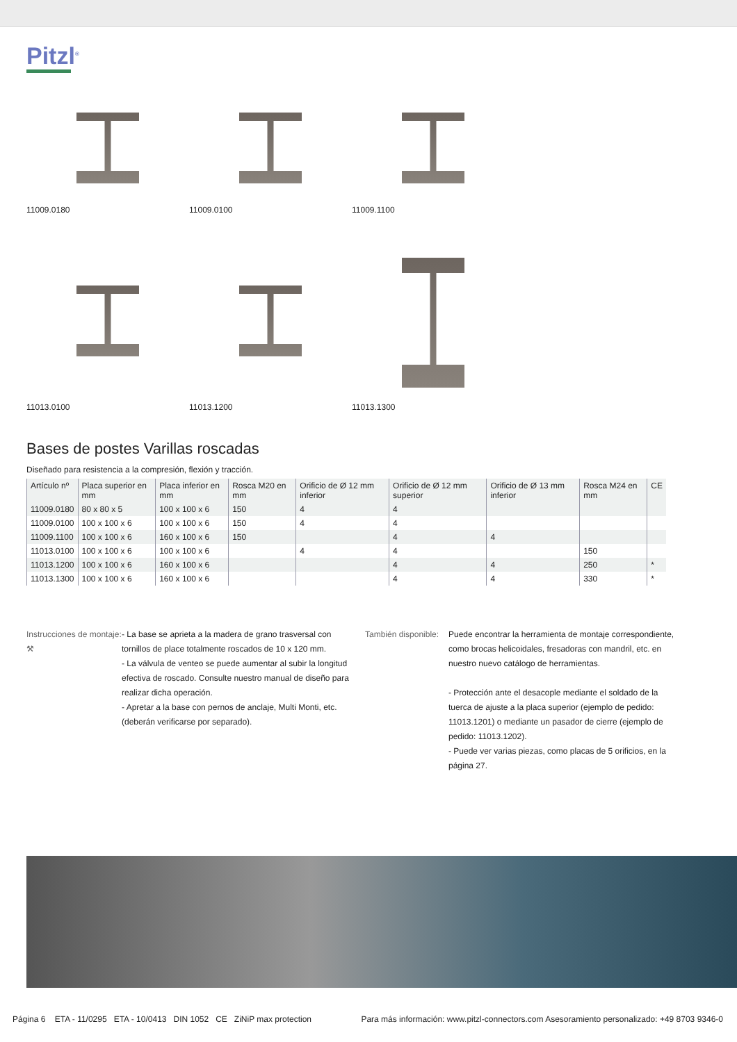Pitzl<sup>®</sup>
11009.0180 11009.0100 11009.1100
11013.0100 11013.1200 11013.1300
Bases de postes Varillas roscadas
Diseñado para resistencia a la compresión, flexión y tracción.
| Artículo nº | Placa superior en mm | Placa inferior en mm | Rosca M20 en mm | Orificio de Ø 12 mm inferior | Orificio de Ø 12 mm superior | Orificio de Ø 13 mm inferior | Rosca M24 en mm | CE |
| --- | --- | --- | --- | --- | --- | --- | --- | --- |
| 11009.0180 | 80 x 80 x 5 | 100 x 100 x 6 | 150 | 4 | 4 | | | |
| 11009.0100 | 100 x 100 x 6 | 100 x 100 x 6 | 150 | 4 | 4 | | | |
| 11009.1100 | 100 x 100 x 6 | 160 x 100 x 6 | 150 | | 4 | 4 | | |
| 11013.0100 | 100 x 100 x 6 | 100 x 100 x 6 | | 4 | 4 | | 150 | |
| 11013.1200 | 100 x 100 x 6 | 160 x 100 x 6 | | | 4 | 4 | 250 | * |
| 11013.1300 | 100 x 100 x 6 | 160 x 100 x 6 | | | 4 | 4 | 330 | * |
Instrucciones de montaje:
⚒
- La base se aprieta a la madera de grano trasversal con tornillos de place totalmente roscados de 10 x 120 mm.
- La válvula de venteo se puede aumentar al subir la longitud efectiva de roscado. Consulte nuestro manual de diseño para realizar dicha operación.
- Apretar a la base con pernos de anclaje, Multi Monti, etc. (deberán verificarse por separado).
También disponible:
Puede encontrar la herramienta de montaje correspondiente, como brocas helicoidales, fresadoras con mandril, etc. en nuestro nuevo catálogo de herramientas.
- Protección ante el desacople mediante el soldado de la tuerca de ajuste a la placa superior (ejemplo de pedido: 11013.1201) o mediante un pasador de cierre (ejemplo de pedido: 11013.1202).
- Puede ver varias piezas, como placas de 5 orificios, en la página 27.
Página 6 ETA - 11/0295 ETA - 10/0413 DIN 1052 CE ZiNiP max protection Para más información: www.pitzl-connectors.com Asesoramiento personalizado: +49 8703 9346-0